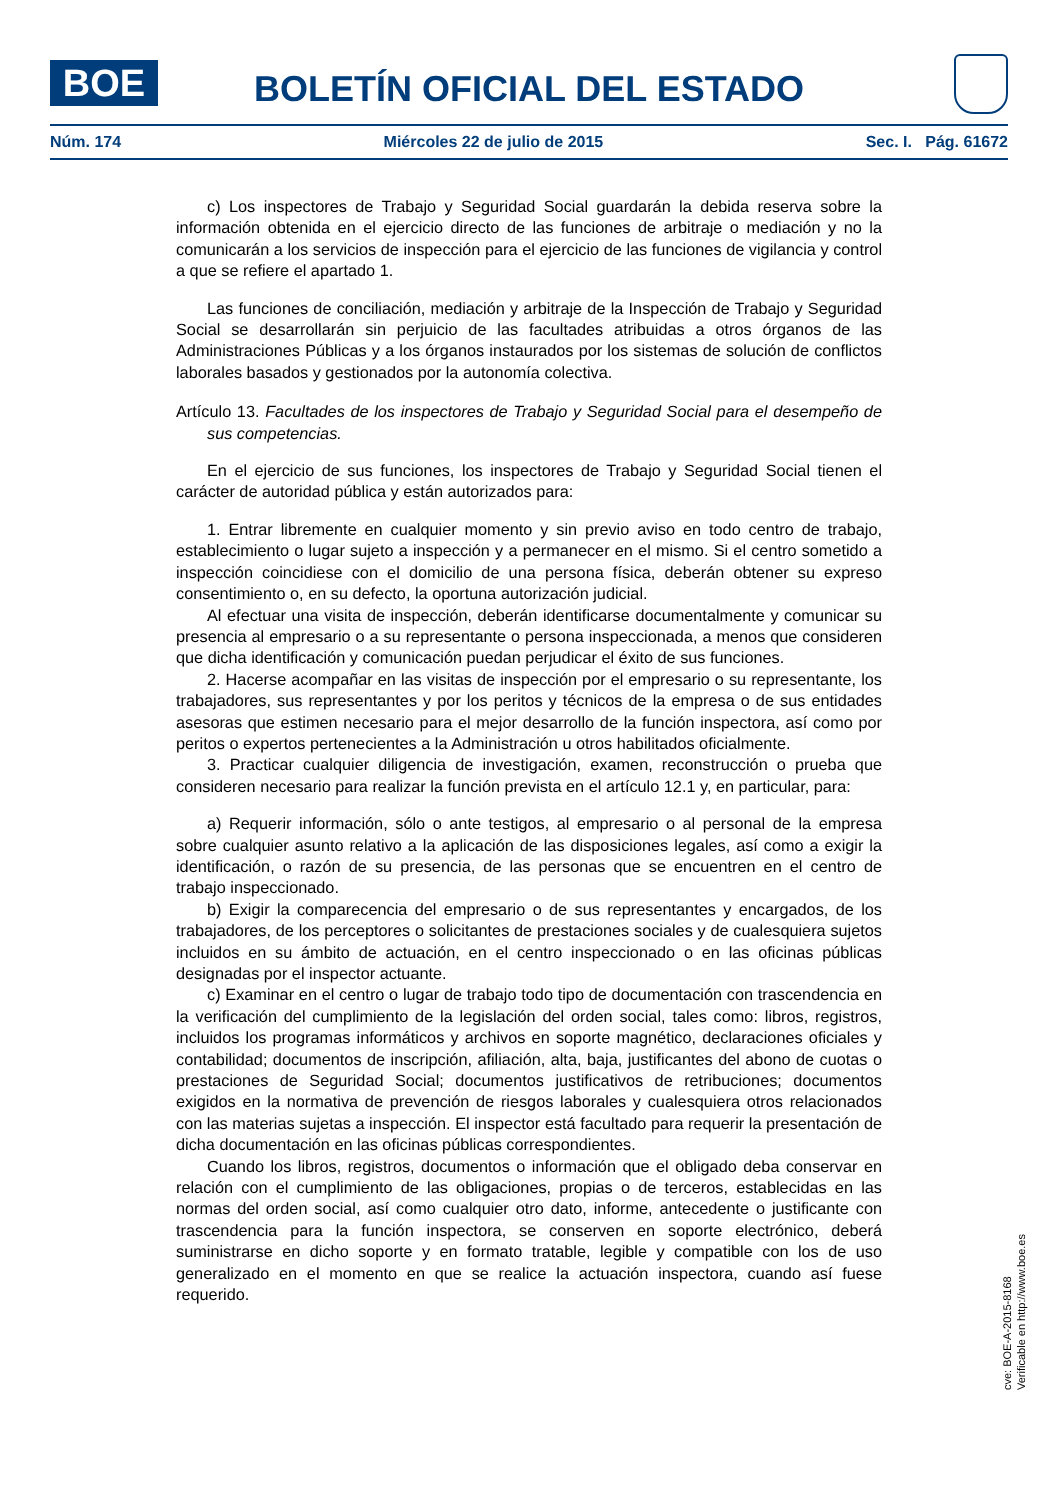BOE
BOLETÍN OFICIAL DEL ESTADO
Núm. 174 Miércoles 22 de julio de 2015 Sec. I. Pág. 61672
c) Los inspectores de Trabajo y Seguridad Social guardarán la debida reserva sobre la información obtenida en el ejercicio directo de las funciones de arbitraje o mediación y no la comunicarán a los servicios de inspección para el ejercicio de las funciones de vigilancia y control a que se refiere el apartado 1.
Las funciones de conciliación, mediación y arbitraje de la Inspección de Trabajo y Seguridad Social se desarrollarán sin perjuicio de las facultades atribuidas a otros órganos de las Administraciones Públicas y a los órganos instaurados por los sistemas de solución de conflictos laborales basados y gestionados por la autonomía colectiva.
Artículo 13. Facultades de los inspectores de Trabajo y Seguridad Social para el desempeño de sus competencias.
En el ejercicio de sus funciones, los inspectores de Trabajo y Seguridad Social tienen el carácter de autoridad pública y están autorizados para:
1. Entrar libremente en cualquier momento y sin previo aviso en todo centro de trabajo, establecimiento o lugar sujeto a inspección y a permanecer en el mismo. Si el centro sometido a inspección coincidiese con el domicilio de una persona física, deberán obtener su expreso consentimiento o, en su defecto, la oportuna autorización judicial.
Al efectuar una visita de inspección, deberán identificarse documentalmente y comunicar su presencia al empresario o a su representante o persona inspeccionada, a menos que consideren que dicha identificación y comunicación puedan perjudicar el éxito de sus funciones.
2. Hacerse acompañar en las visitas de inspección por el empresario o su representante, los trabajadores, sus representantes y por los peritos y técnicos de la empresa o de sus entidades asesoras que estimen necesario para el mejor desarrollo de la función inspectora, así como por peritos o expertos pertenecientes a la Administración u otros habilitados oficialmente.
3. Practicar cualquier diligencia de investigación, examen, reconstrucción o prueba que consideren necesario para realizar la función prevista en el artículo 12.1 y, en particular, para:
a) Requerir información, sólo o ante testigos, al empresario o al personal de la empresa sobre cualquier asunto relativo a la aplicación de las disposiciones legales, así como a exigir la identificación, o razón de su presencia, de las personas que se encuentren en el centro de trabajo inspeccionado.
b) Exigir la comparecencia del empresario o de sus representantes y encargados, de los trabajadores, de los perceptores o solicitantes de prestaciones sociales y de cualesquiera sujetos incluidos en su ámbito de actuación, en el centro inspeccionado o en las oficinas públicas designadas por el inspector actuante.
c) Examinar en el centro o lugar de trabajo todo tipo de documentación con trascendencia en la verificación del cumplimiento de la legislación del orden social, tales como: libros, registros, incluidos los programas informáticos y archivos en soporte magnético, declaraciones oficiales y contabilidad; documentos de inscripción, afiliación, alta, baja, justificantes del abono de cuotas o prestaciones de Seguridad Social; documentos justificativos de retribuciones; documentos exigidos en la normativa de prevención de riesgos laborales y cualesquiera otros relacionados con las materias sujetas a inspección. El inspector está facultado para requerir la presentación de dicha documentación en las oficinas públicas correspondientes.
Cuando los libros, registros, documentos o información que el obligado deba conservar en relación con el cumplimiento de las obligaciones, propias o de terceros, establecidas en las normas del orden social, así como cualquier otro dato, informe, antecedente o justificante con trascendencia para la función inspectora, se conserven en soporte electrónico, deberá suministrarse en dicho soporte y en formato tratable, legible y compatible con los de uso generalizado en el momento en que se realice la actuación inspectora, cuando así fuese requerido.
cve: BOE-A-2015-8168
Verificable en http://www.boe.es